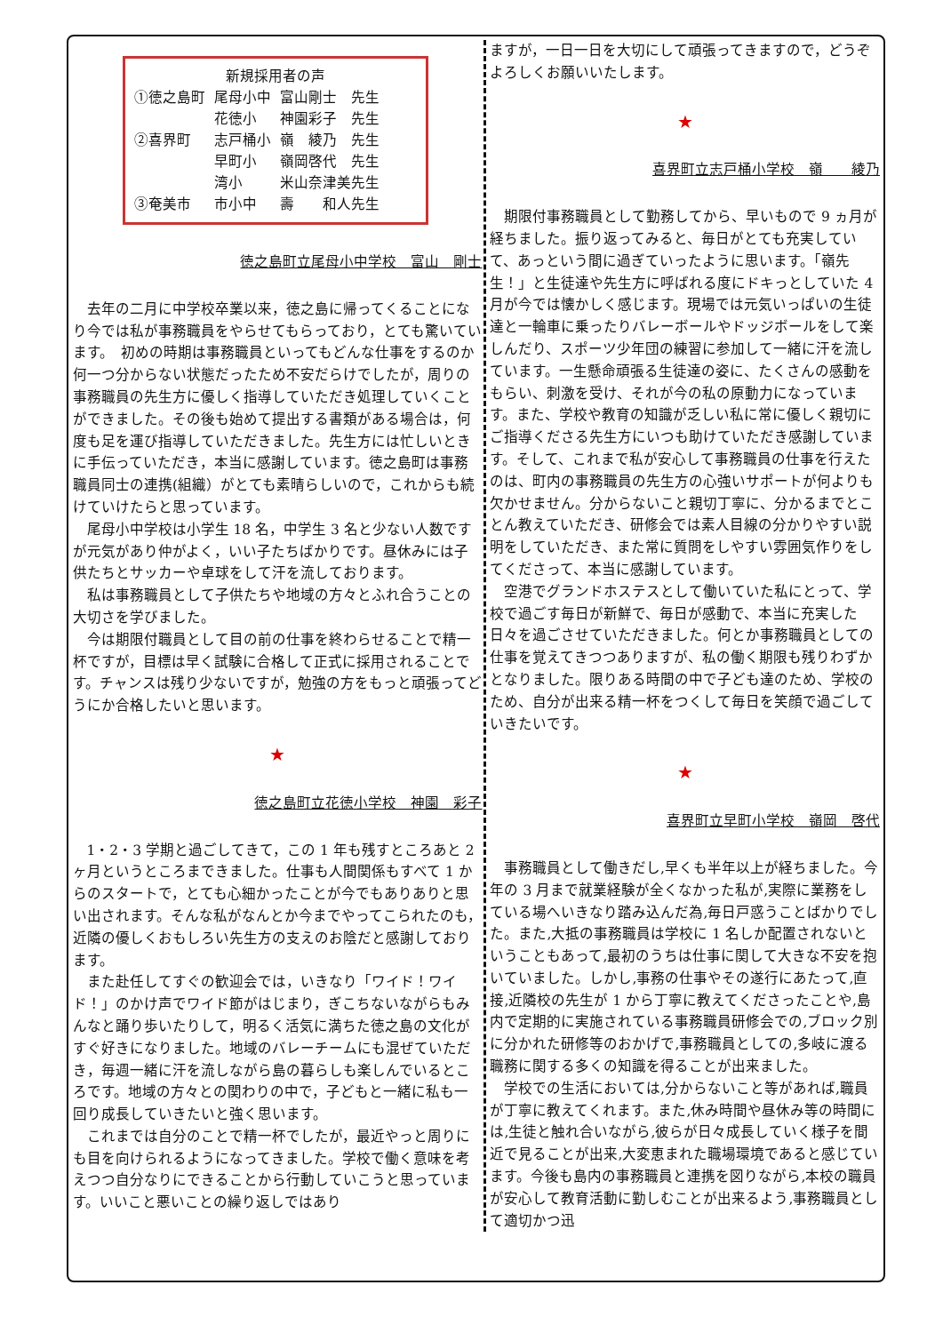新規採用者の声
| ①徳之島町 | 尾母小中 | 富山剛士 先生 |
| | 花徳小 | 神園彩子 先生 |
| ②喜界町 | 志戸桶小 | 嶺 綾乃 先生 |
| | 早町小 | 嶺岡啓代 先生 |
| | 湾小 | 米山奈津美先生 |
| ③奄美市 | 市小中 | 壽 和人先生 |
徳之島町立尾母小中学校　富山　剛士
去年の二月に中学校卒業以来，徳之島に帰ってくることになり今では私が事務職員をやらせてもらっており，とても驚いています。　初めの時期は事務職員といってもどんな仕事をするのか何一つ分からない状態だったため不安だらけでしたが，周りの事務職員の先生方に優しく指導していただき処理していくことができました。その後も始めて提出する書類がある場合は，何度も足を運び指導していただきました。先生方には忙しいときに手伝っていただき，本当に感謝しています。徳之島町は事務職員同士の連携(組織）がとても素晴らしいので，これからも続けていけたらと思っています。
尾母小中学校は小学生 18 名，中学生 3 名と少ない人数ですが元気があり仲がよく，いい子たちばかりです。昼休みには子供たちとサッカーや卓球をして汗を流しております。
私は事務職員として子供たちや地域の方々とふれ合うことの大切さを学びました。
今は期限付職員として目の前の仕事を終わらせることで精一杯ですが，目標は早く試験に合格して正式に採用されることです。チャンスは残り少ないですが，勉強の方をもっと頑張ってどうにか合格したいと思います。
★
徳之島町立花徳小学校　神園　彩子
1・2・3 学期と過ごしてきて，この 1 年も残すところあと 2 ヶ月というところまできました。仕事も人間関係もすべて 1 からのスタートで，とても心細かったことが今でもありありと思い出されます。そんな私がなんとか今までやってこられたのも，近隣の優しくおもしろい先生方の支えのお陰だと感謝しております。
また赴任してすぐの歓迎会では，いきなり「ワイド！ワイド！」のかけ声でワイド節がはじまり，ぎこちないながらもみんなと踊り歩いたりして，明るく活気に満ちた徳之島の文化がすぐ好きになりました。地域のバレーチームにも混ぜていただき，毎週一緒に汗を流しながら島の暮らしも楽しんでいるところです。地域の方々との関わりの中で，子どもと一緒に私も一回り成長していきたいと強く思います。
これまでは自分のことで精一杯でしたが，最近やっと周りにも目を向けられるようになってきました。学校で働く意味を考えつつ自分なりにできることから行動していこうと思っています。いいこと悪いことの繰り返しではあり
ますが，一日一日を大切にして頑張ってきますので，どうぞよろしくお願いいたします。
★
喜界町立志戸桶小学校　嶺　　綾乃
期限付事務職員として勤務してから、早いもので 9 ヵ月が経ちました。振り返ってみると、毎日がとても充実していて、あっという間に過ぎていったように思います。「嶺先生！」と生徒達や先生方に呼ばれる度にドキっとしていた 4 月が今では懐かしく感じます。現場では元気いっぱいの生徒達と一輪車に乗ったりバレーボールやドッジボールをして楽しんだり、スポーツ少年団の練習に参加して一緒に汗を流しています。一生懸命頑張る生徒達の姿に、たくさんの感動をもらい、刺激を受け、それが今の私の原動力になっています。また、学校や教育の知識が乏しい私に常に優しく親切にご指導くださる先生方にいつも助けていただき感謝しています。そして、これまで私が安心して事務職員の仕事を行えたのは、町内の事務職員の先生方の心強いサポートが何よりも欠かせません。分からないこと親切丁寧に、分かるまでとことん教えていただき、研修会では素人目線の分かりやすい説明をしていただき、また常に質問をしやすい雰囲気作りをしてくださって、本当に感謝しています。
空港でグランドホステスとして働いていた私にとって、学校で過ごす毎日が新鮮で、毎日が感動で、本当に充実した日々を過ごさせていただきました。何とか事務職員としての仕事を覚えてきつつありますが、私の働く期限も残りわずかとなりました。限りある時間の中で子ども達のため、学校のため、自分が出来る精一杯をつくして毎日を笑顔で過ごしていきたいです。
★
喜界町立早町小学校　嶺岡　啓代
事務職員として働きだし,早くも半年以上が経ちました。今年の 3 月まで就業経験が全くなかった私が,実際に業務をしている場へいきなり踏み込んだ為,毎日戸惑うことばかりでした。また,大抵の事務職員は学校に 1 名しか配置されないということもあって,最初のうちは仕事に関して大きな不安を抱いていました。しかし,事務の仕事やその遂行にあたって,直接,近隣校の先生が 1 から丁寧に教えてくださったことや,島内で定期的に実施されている事務職員研修会での,ブロック別に分かれた研修等のおかげで,事務職員としての,多岐に渡る職務に関する多くの知識を得ることが出来ました。
学校での生活においては,分からないこと等があれば,職員が丁寧に教えてくれます。また,休み時間や昼休み等の時間には,生徒と触れ合いながら,彼らが日々成長していく様子を間近で見ることが出来,大変恵まれた職場環境であると感じています。今後も島内の事務職員と連携を図りながら,本校の職員が安心して教育活動に勤しむことが出来るよう,事務職員として適切かつ迅